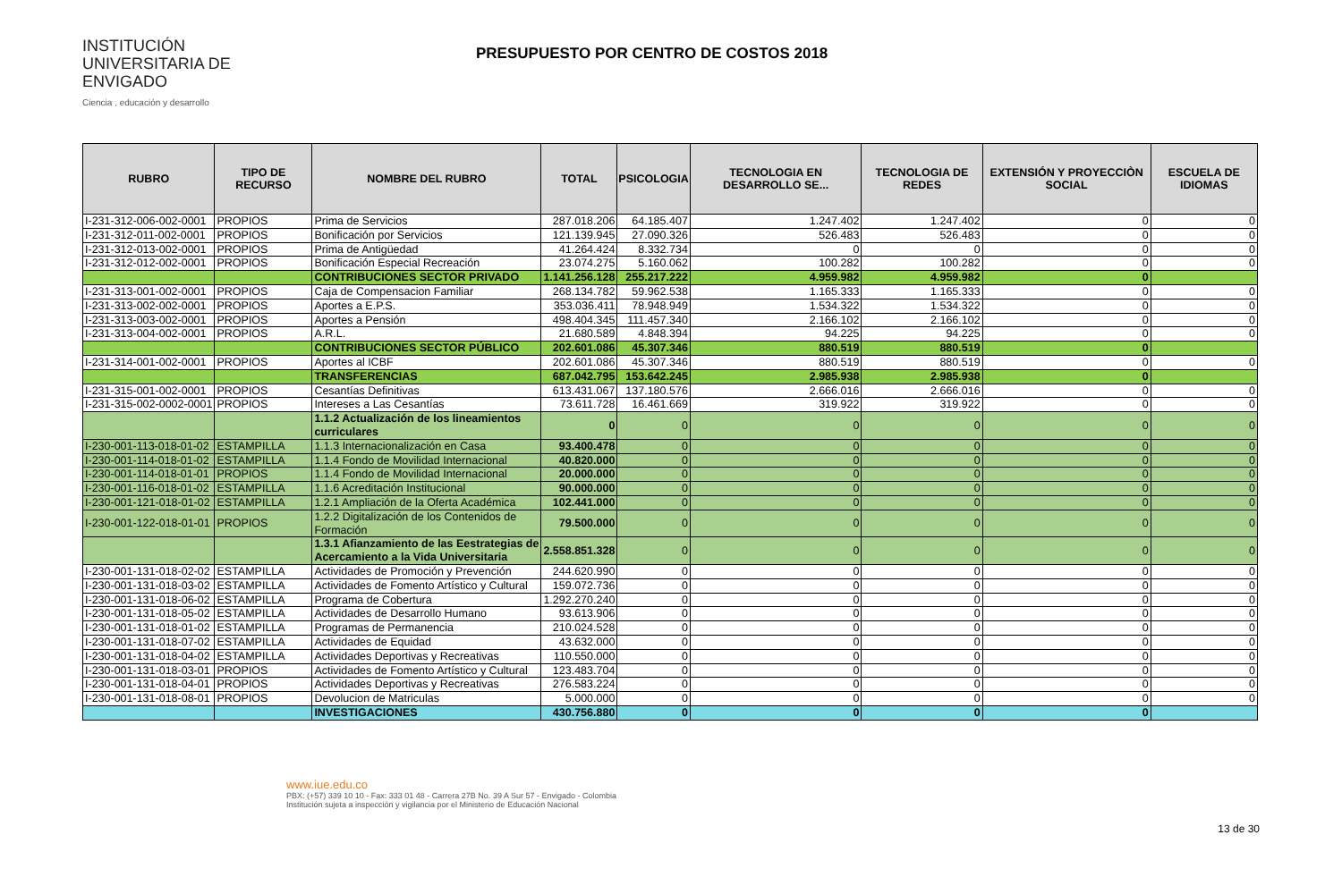INSTITUCIÓN UNIVERSITARIA DE ENVIGADO
Ciencia , educación y desarrollo
PRESUPUESTO POR CENTRO DE COSTOS 2018
| RUBRO | TIPO DE RECURSO | NOMBRE DEL RUBRO | TOTAL | PSICOLOGIA | TECNOLOGIA EN DESARROLLO SE... | TECNOLOGIA DE REDES | EXTENSIÓN Y PROYECCIÒN SOCIAL | ESCUELA DE IDIOMAS |
| --- | --- | --- | --- | --- | --- | --- | --- | --- |
| I-231-312-006-002-0001 | PROPIOS | Prima de Servicios | 287.018.206 | 64.185.407 | 1.247.402 | 1.247.402 | 0 | 0 |
| I-231-312-011-002-0001 | PROPIOS | Bonificación por Servicios | 121.139.945 | 27.090.326 | 526.483 | 526.483 | 0 | 0 |
| I-231-312-013-002-0001 | PROPIOS | Prima de Antigüedad | 41.264.424 | 8.332.734 | 0 | 0 | 0 | 0 |
| I-231-312-012-002-0001 | PROPIOS | Bonificación Especial Recreación | 23.074.275 | 5.160.062 | 100.282 | 100.282 | 0 | 0 |
| | | CONTRIBUCIONES SECTOR PRIVADO | 1.141.256.128 | 255.217.222 | 4.959.982 | 4.959.982 | 0 | |
| I-231-313-001-002-0001 | PROPIOS | Caja de Compensacion Familiar | 268.134.782 | 59.962.538 | 1.165.333 | 1.165.333 | 0 | 0 |
| I-231-313-002-002-0001 | PROPIOS | Aportes a E.P.S. | 353.036.411 | 78.948.949 | 1.534.322 | 1.534.322 | 0 | 0 |
| I-231-313-003-002-0001 | PROPIOS | Aportes a Pensión | 498.404.345 | 111.457.340 | 2.166.102 | 2.166.102 | 0 | 0 |
| I-231-313-004-002-0001 | PROPIOS | A.R.L. | 21.680.589 | 4.848.394 | 94.225 | 94.225 | 0 | 0 |
| | | CONTRIBUCIONES SECTOR PÚBLICO | 202.601.086 | 45.307.346 | 880.519 | 880.519 | 0 | |
| I-231-314-001-002-0001 | PROPIOS | Aportes al ICBF | 202.601.086 | 45.307.346 | 880.519 | 880.519 | 0 | 0 |
| | | TRANSFERENCIAS | 687.042.795 | 153.642.245 | 2.985.938 | 2.985.938 | 0 | |
| I-231-315-001-002-0001 | PROPIOS | Cesantías Definitivas | 613.431.067 | 137.180.576 | 2.666.016 | 2.666.016 | 0 | 0 |
| I-231-315-002-0002-0001 | PROPIOS | Intereses a Las Cesantías | 73.611.728 | 16.461.669 | 319.922 | 319.922 | 0 | 0 |
| | | 1.1.2 Actualización de los lineamientos curriculares | 0 | 0 | 0 | 0 | 0 | 0 |
| I-230-001-113-018-01-02 | ESTAMPILLA | 1.1.3 Internacionalización en Casa | 93.400.478 | 0 | 0 | 0 | 0 | 0 |
| I-230-001-114-018-01-02 | ESTAMPILLA | 1.1.4 Fondo de Movilidad Internacional | 40.820.000 | 0 | 0 | 0 | 0 | 0 |
| I-230-001-114-018-01-01 | PROPIOS | 1.1.4 Fondo de Movilidad Internacional | 20.000.000 | 0 | 0 | 0 | 0 | 0 |
| I-230-001-116-018-01-02 | ESTAMPILLA | 1.1.6 Acreditación Institucional | 90.000.000 | 0 | 0 | 0 | 0 | 0 |
| I-230-001-121-018-01-02 | ESTAMPILLA | 1.2.1 Ampliación de la Oferta Académica | 102.441.000 | 0 | 0 | 0 | 0 | 0 |
| I-230-001-122-018-01-01 | PROPIOS | 1.2.2 Digitalización de los Contenidos de Formación | 79.500.000 | 0 | 0 | 0 | 0 | 0 |
| | | 1.3.1 Afianzamiento de las Eestrategias de Acercamiento a la Vida Universitaria | 2.558.851.328 | 0 | 0 | 0 | 0 | 0 |
| I-230-001-131-018-02-02 | ESTAMPILLA | Actividades de Promoción y Prevención | 244.620.990 | 0 | 0 | 0 | 0 | 0 |
| I-230-001-131-018-03-02 | ESTAMPILLA | Actividades de Fomento Artístico y Cultural | 159.072.736 | 0 | 0 | 0 | 0 | 0 |
| I-230-001-131-018-06-02 | ESTAMPILLA | Programa de Cobertura | 1.292.270.240 | 0 | 0 | 0 | 0 | 0 |
| I-230-001-131-018-05-02 | ESTAMPILLA | Actividades de Desarrollo Humano | 93.613.906 | 0 | 0 | 0 | 0 | 0 |
| I-230-001-131-018-01-02 | ESTAMPILLA | Programas de Permanencia | 210.024.528 | 0 | 0 | 0 | 0 | 0 |
| I-230-001-131-018-07-02 | ESTAMPILLA | Actividades de Equidad | 43.632.000 | 0 | 0 | 0 | 0 | 0 |
| I-230-001-131-018-04-02 | ESTAMPILLA | Actividades Deportivas y Recreativas | 110.550.000 | 0 | 0 | 0 | 0 | 0 |
| I-230-001-131-018-03-01 | PROPIOS | Actividades de Fomento Artístico y Cultural | 123.483.704 | 0 | 0 | 0 | 0 | 0 |
| I-230-001-131-018-04-01 | PROPIOS | Actividades Deportivas y Recreativas | 276.583.224 | 0 | 0 | 0 | 0 | 0 |
| I-230-001-131-018-08-01 | PROPIOS | Devolucion de Matriculas | 5.000.000 | 0 | 0 | 0 | 0 | 0 |
| | | INVESTIGACIONES | 430.756.880 | 0 | 0 | 0 | 0 | |
www.iue.edu.co
PBX: (+57) 339 10 10 - Fax: 333 01 48 - Carrera 27B No. 39 A Sur 57 - Envigado - Colombia
Institución sujeta a inspección y vigilancia por el Ministerio de Educación Nacional
13 de 30